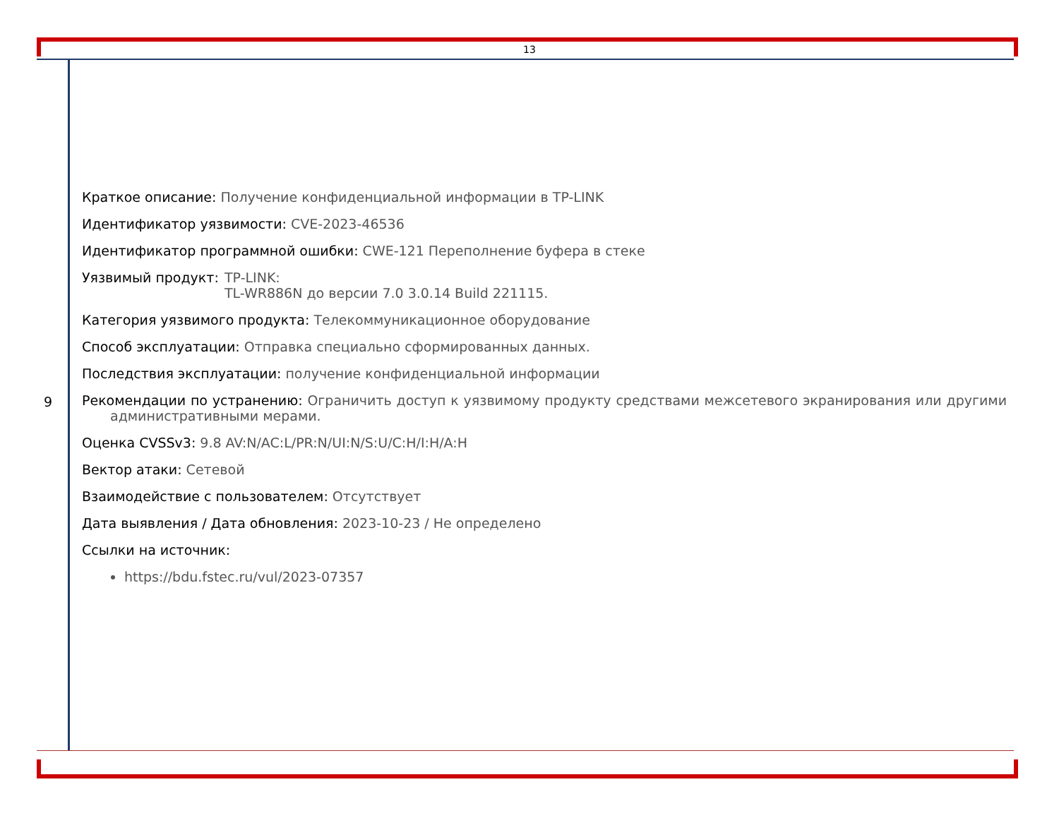13
9
Краткое описание: Получение конфиденциальной информации в TP-LINK
Идентификатор уязвимости: CVE-2023-46536
Идентификатор программной ошибки: CWE-121 Переполнение буфера в стеке
Уязвимый продукт: TP-LINK:
TL-WR886N до версии 7.0 3.0.14 Build 221115.
Категория уязвимого продукта: Телекоммуникационное оборудование
Способ эксплуатации: Отправка специально сформированных данных.
Последствия эксплуатации: получение конфиденциальной информации
Рекомендации по устранению: Ограничить доступ к уязвимому продукту средствами межсетевого экранирования или другими административными мерами.
Оценка CVSSv3: 9.8 AV:N/AC:L/PR:N/UI:N/S:U/C:H/I:H/A:H
Вектор атаки: Сетевой
Взаимодействие с пользователем: Отсутствует
Дата выявления / Дата обновления: 2023-10-23 / Не определено
Ссылки на источник:
https://bdu.fstec.ru/vul/2023-07357